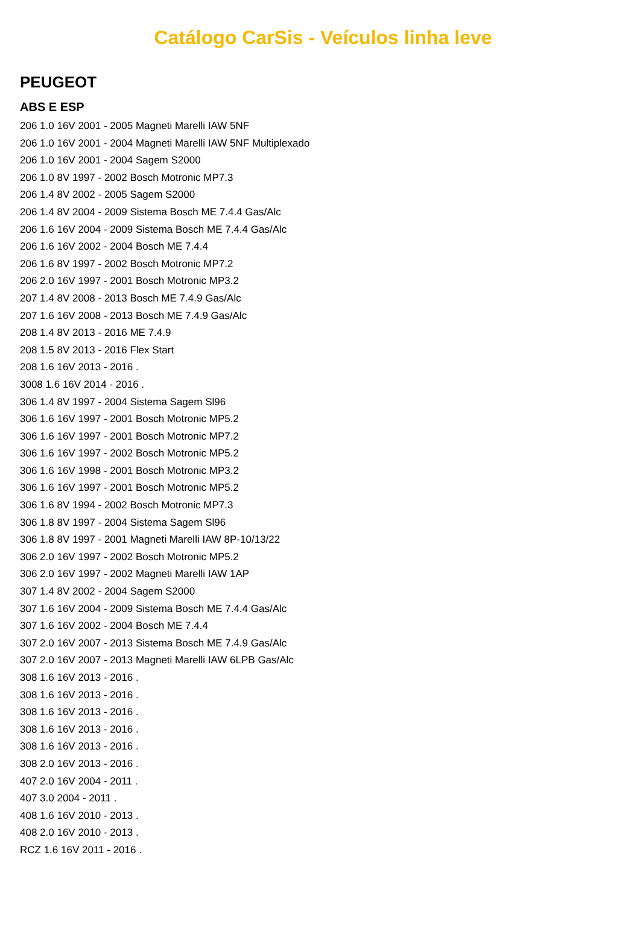Catálogo CarSis - Veículos linha leve
PEUGEOT
ABS E ESP
206 1.0 16V 2001 - 2005 Magneti Marelli IAW 5NF
206 1.0 16V 2001 - 2004 Magneti Marelli IAW 5NF Multiplexado
206 1.0 16V 2001 - 2004 Sagem S2000
206 1.0 8V 1997 - 2002 Bosch Motronic MP7.3
206 1.4 8V 2002 - 2005 Sagem S2000
206 1.4 8V 2004 - 2009 Sistema Bosch ME 7.4.4 Gas/Alc
206 1.6 16V 2004 - 2009 Sistema Bosch ME 7.4.4 Gas/Alc
206 1.6 16V 2002 - 2004 Bosch ME 7.4.4
206 1.6 8V 1997 - 2002 Bosch Motronic MP7.2
206 2.0 16V 1997 - 2001 Bosch Motronic MP3.2
207 1.4 8V 2008 - 2013 Bosch ME 7.4.9 Gas/Alc
207 1.6 16V 2008 - 2013 Bosch ME 7.4.9 Gas/Alc
208 1.4 8V 2013 - 2016 ME 7.4.9
208 1.5 8V 2013 - 2016 Flex Start
208 1.6 16V 2013 - 2016 .
3008 1.6 16V 2014 - 2016 .
306 1.4 8V 1997 - 2004 Sistema Sagem Sl96
306 1.6 16V 1997 - 2001 Bosch Motronic MP5.2
306 1.6 16V 1997 - 2001 Bosch Motronic MP7.2
306 1.6 16V 1997 - 2002 Bosch Motronic MP5.2
306 1.6 16V 1998 - 2001 Bosch Motronic MP3.2
306 1.6 16V 1997 - 2001 Bosch Motronic MP5.2
306 1.6 8V 1994 - 2002 Bosch Motronic MP7.3
306 1.8 8V 1997 - 2004 Sistema Sagem Sl96
306 1.8 8V 1997 - 2001 Magneti Marelli IAW 8P-10/13/22
306 2.0 16V 1997 - 2002 Bosch Motronic MP5.2
306 2.0 16V 1997 - 2002 Magneti Marelli IAW 1AP
307 1.4 8V 2002 - 2004 Sagem S2000
307 1.6 16V 2004 - 2009 Sistema Bosch ME 7.4.4 Gas/Alc
307 1.6 16V 2002 - 2004 Bosch ME 7.4.4
307 2.0 16V 2007 - 2013 Sistema Bosch ME 7.4.9 Gas/Alc
307 2.0 16V 2007 - 2013 Magneti Marelli IAW 6LPB Gas/Alc
308 1.6 16V 2013 - 2016 .
308 1.6 16V 2013 - 2016 .
308 1.6 16V 2013 - 2016 .
308 1.6 16V 2013 - 2016 .
308 1.6 16V 2013 - 2016 .
308 2.0 16V 2013 - 2016 .
407 2.0 16V 2004 - 2011 .
407 3.0 2004 - 2011 .
408 1.6 16V 2010 - 2013 .
408 2.0 16V 2010 - 2013 .
RCZ 1.6 16V 2011 - 2016 .